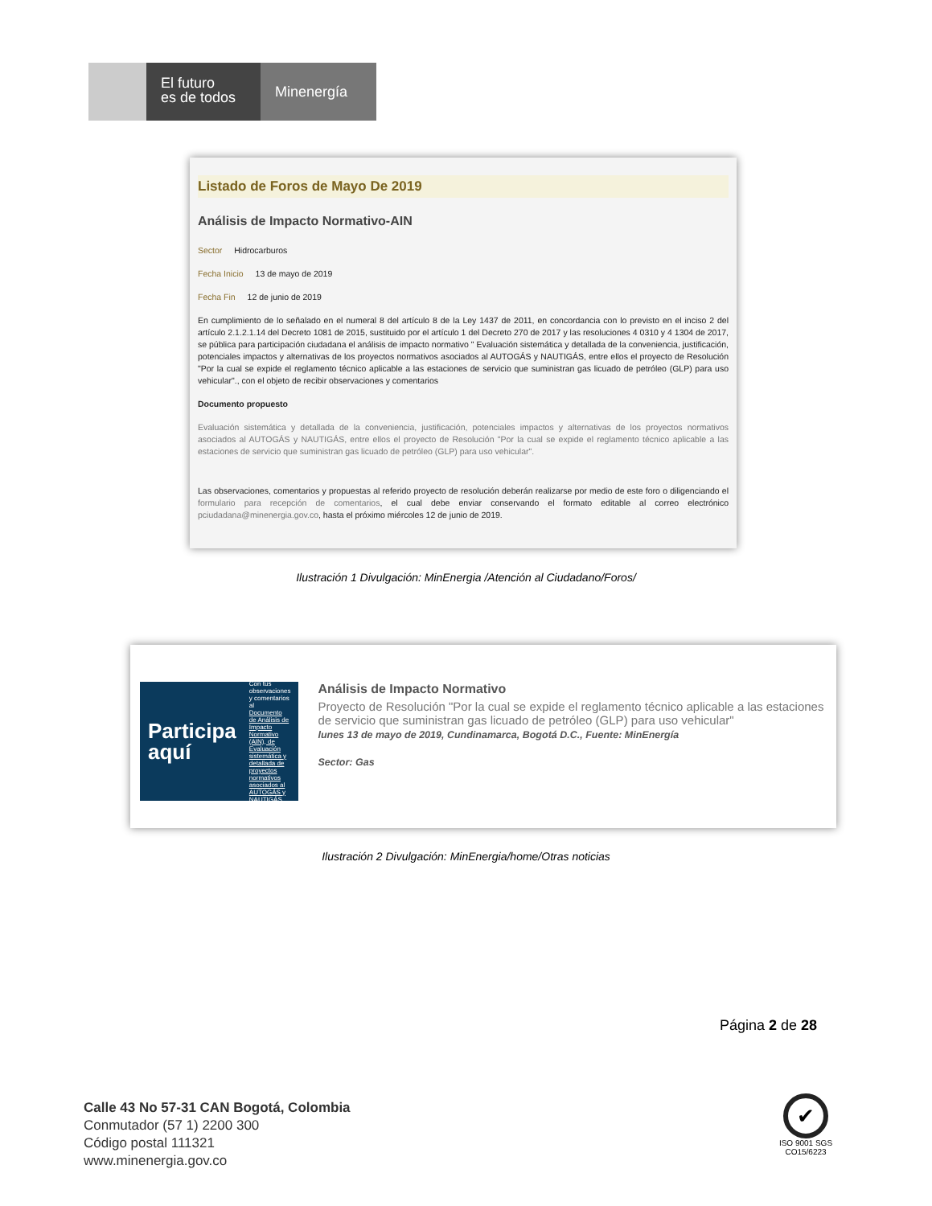El futuro
es de todos
Minenergía
Listado de Foros de Mayo De 2019
Análisis de Impacto Normativo-AIN
Sector Hidrocarburos
Fecha Inicio 13 de mayo de 2019
Fecha Fin 12 de junio de 2019
En cumplimiento de lo señalado en el numeral 8 del artículo 8 de la Ley 1437 de 2011, en concordancia con lo previsto en el inciso 2 del artículo 2.1.2.1.14 del Decreto 1081 de 2015, sustituido por el artículo 1 del Decreto 270 de 2017 y las resoluciones 4 0310 y 4 1304 de 2017, se pública para participación ciudadana el análisis de impacto normativo " Evaluación sistemática y detallada de la conveniencia, justificación, potenciales impactos y alternativas de los proyectos normativos asociados al AUTOGÁS y NAUTIGÁS, entre ellos el proyecto de Resolución "Por la cual se expide el reglamento técnico aplicable a las estaciones de servicio que suministran gas licuado de petróleo (GLP) para uso vehicular"., con el objeto de recibir observaciones y comentarios
Documento propuesto
Evaluación sistemática y detallada de la conveniencia, justificación, potenciales impactos y alternativas de los proyectos normativos asociados al AUTOGÁS y NAUTIGÁS, entre ellos el proyecto de Resolución "Por la cual se expide el reglamento técnico aplicable a las estaciones de servicio que suministran gas licuado de petróleo (GLP) para uso vehicular".
Las observaciones, comentarios y propuestas al referido proyecto de resolución deberán realizarse por medio de este foro o diligenciando el formulario para recepción de comentarios, el cual debe enviar conservando el formato editable al correo electrónico pciudadana@minenergia.gov.co, hasta el próximo miércoles 12 de junio de 2019.
Ilustración 1 Divulgación: MinEnergia /Atención al Ciudadano/Foros/
Participa
aquí
Con tus observaciones y comentarios al
Documento de Análisis de Impacto Normativo (AIN), de Evaluación sistemática y detallada de proyectos normativos asociados al AUTOGÁS y NAUTIGÁS.
Análisis de Impacto Normativo
Proyecto de Resolución "Por la cual se expide el reglamento técnico aplicable a las estaciones de servicio que suministran gas licuado de petróleo (GLP) para uso vehicular"
lunes 13 de mayo de 2019, Cundinamarca, Bogotá D.C., Fuente: MinEnergía
Sector: Gas
Ilustración 2 Divulgación: MinEnergia/home/Otras noticias
Página 2 de 28
Calle 43 No 57-31 CAN Bogotá, Colombia
Conmutador (57 1) 2200 300
Código postal 111321
www.minenergia.gov.co
✔
ISO 9001 SGS
CO15/6223